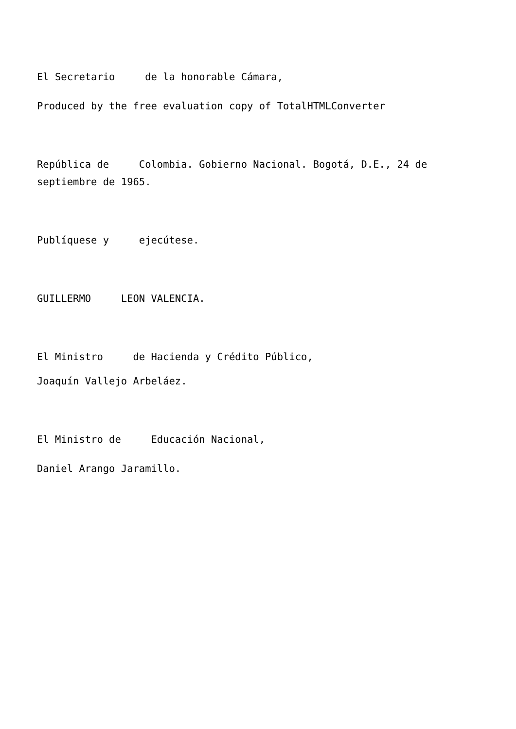El Secretario de la honorable Cámara,
Produced by the free evaluation copy of TotalHTMLConverter
República de Colombia. Gobierno Nacional. Bogotá, D.E., 24 de septiembre de 1965.
Publíquese y ejecútese.
GUILLERMO LEON VALENCIA.
El Ministro de Hacienda y Crédito Público,
Joaquín Vallejo Arbeláez.
El Ministro de Educación Nacional,
Daniel Arango Jaramillo.